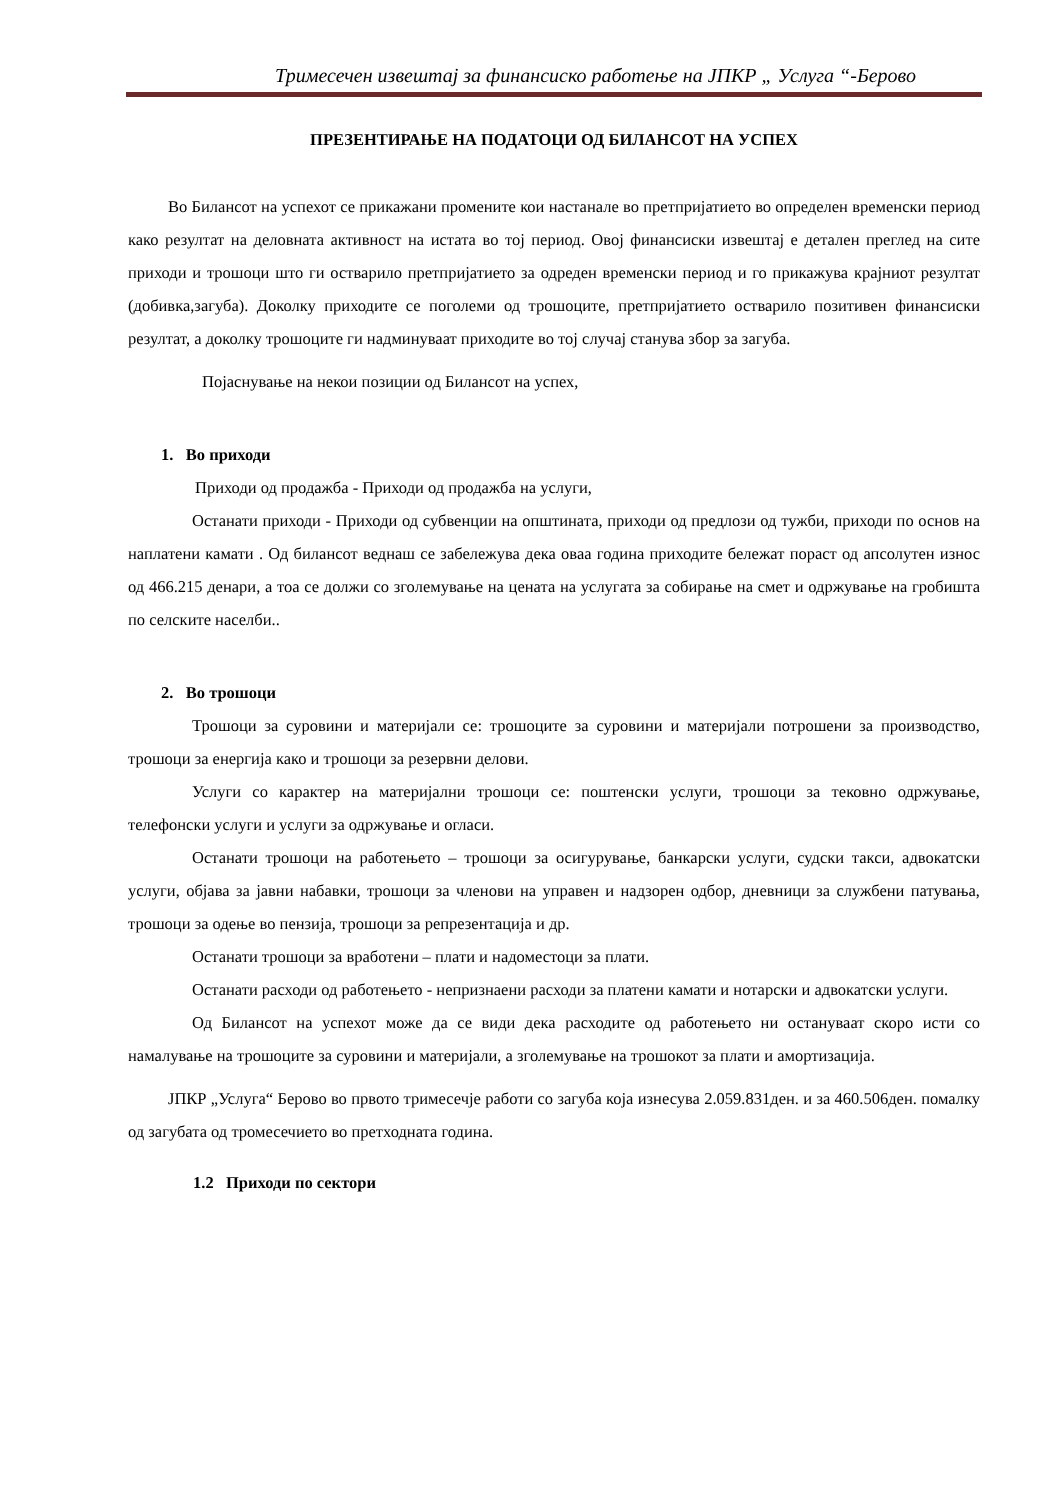Тримесечен извештај за финансиско работење на ЈПКР „ Услуга “-Берово
ПРЕЗЕНТИРАЊЕ НА ПОДАТОЦИ ОД БИЛАНСОТ НА УСПЕХ
Во Билансот на успехот се прикажани промените кои настанале во претпријатието во определен временски период како резултат на деловната активност на истата во тој период. Овој финансиски извештај е детален преглед на сите приходи и трошоци што ги остварило претпријатието за одреден временски период и го прикажува крајниот резултат (добивка,загуба). Доколку приходите се поголеми од трошоците, претпријатието остварило позитивен финансиски резултат, а доколку трошоците ги надминуваат приходите во тој случај станува збор за загуба.
Појаснување на некои позиции од Билансот на успех,
1. Во приходи
Приходи од продажба - Приходи од продажба на услуги,
Останати приходи - Приходи од субвенции на општината, приходи од предлози од тужби, приходи по основ на наплатени камати . Од билансот веднаш се забележува дека оваа година приходите бележат пораст од апсолутен износ од 466.215 денари, а тоа се должи со зголемување на цената на услугата за собирање на смет и одржување на гробишта по селските населби..
2. Во трошоци
Трошоци за суровини и материјали се: трошоците за суровини и материјали потрошени за производство, трошоци за енергија како и трошоци за резервни делови.
Услуги со карактер на материјални трошоци се: поштенски услуги, трошоци за тековно одржување, телефонски услуги и услуги за одржување и огласи.
Останати трошоци на работењето – трошоци за осигурување, банкарски услуги, судски такси, адвокатски услуги, објава за јавни набавки, трошоци за членови на управен и надзорен одбор, дневници за службени патувања, трошоци за одење во пензија, трошоци за репрезентација и др.
Останати трошоци за вработени – плати и надоместоци за плати.
Останати расходи од работењето - непризнаени расходи за платени камати и нотарски и адвокатски услуги.
Од Билансот на успехот може да се види дека расходите од работењето ни остануваат скоро исти со намалување на трошоците за суровини и материјали, а зголемување на трошокот за плати и амортизација.
ЈПКР „Услуга“ Берово во првото тримесечје работи со загуба која изнесува 2.059.831ден. и за 460.506ден. помалку од загубата од тромесечието во претходната година.
1.2 Приходи по сектори